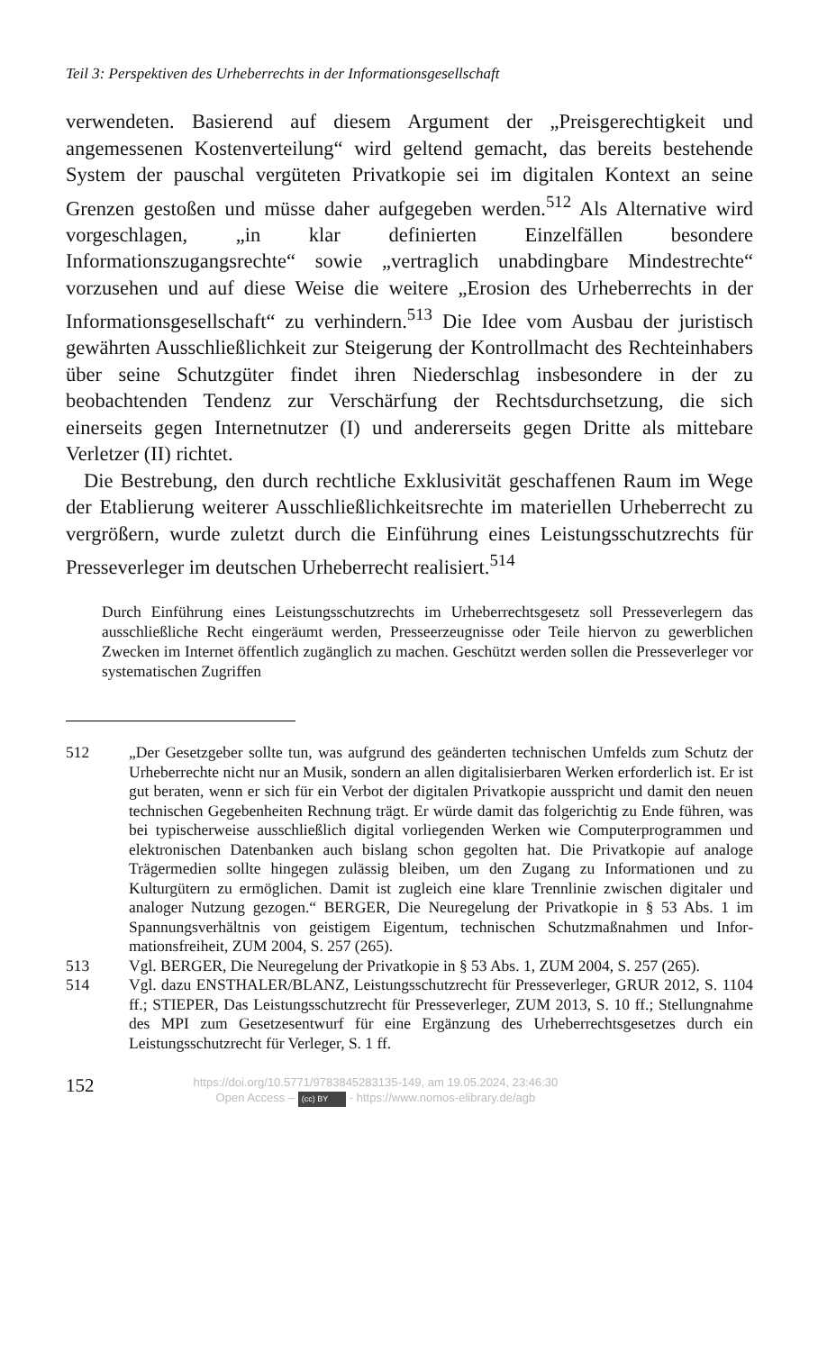Teil 3: Perspektiven des Urheberrechts in der Informationsgesellschaft
verwendeten. Basierend auf diesem Argument der „Preisgerechtigkeit und angemessenen Kostenverteilung“ wird geltend gemacht, das bereits beste­hende System der pauschal vergüteten Privatkopie sei im digitalen Kontext an seine Grenzen gestoßen und müsse daher aufgegeben werden.<sup>512</sup> Als Alternative wird vorgeschlagen, „in klar definierten Einzelfällen besondere Informationszugangsrechte“ sowie „vertraglich unabdingbare Mindest­rechte“ vorzusehen und auf diese Weise die weitere „Erosion des Urheber­rechts in der Informationsgesellschaft“ zu verhindern.<sup>513</sup> Die Idee vom Aus­bau der juristisch gewährten Ausschließlichkeit zur Steigerung der Kon­trollmacht des Rechteinhabers über seine Schutzgüter findet ihren Nieder­schlag insbesondere in der zu beobachtenden Tendenz zur Verschärfung der Rechtsdurchsetzung, die sich einerseits gegen Internetnutzer (I) und ande­rerseits gegen Dritte als mittebare Verletzer (II) richtet.
Die Bestrebung, den durch rechtliche Exklusivität geschaffenen Raum im Wege der Etablierung weiterer Ausschließlichkeitsrechte im materiellen Urheberrecht zu vergrößern, wurde zuletzt durch die Einführung eines Leistungsschutzrechts für Presseverleger im deutschen Urheberrecht realisiert.<sup>514</sup>
Durch Einführung eines Leistungsschutzrechts im Urheberrechtsgesetz soll Presse­verlegern das ausschließliche Recht eingeräumt werden, Presseerzeugnisse oder Teile hiervon zu gewerblichen Zwecken im Internet öffentlich zugänglich zu machen. Geschützt werden sollen die Presseverleger vor systematischen Zugriffen
512 „Der Gesetzgeber sollte tun, was aufgrund des geänderten technischen Umfelds zum Schutz der Urheberrechte nicht nur an Musik, sondern an allen digitalisier­baren Werken erforderlich ist. Er ist gut beraten, wenn er sich für ein Verbot der digitalen Privatkopie ausspricht und damit den neuen technischen Gegebenhei­ten Rechnung trägt. Er würde damit das folgerichtig zu Ende führen, was bei typischerweise ausschließlich digital vorliegenden Werken wie Computerpro­grammen und elektronischen Datenbanken auch bislang schon gegolten hat. Die Privatkopie auf analoge Trägermedien sollte hingegen zulässig bleiben, um den Zugang zu Informationen und zu Kulturgütern zu ermöglichen. Damit ist zugleich eine klare Trennlinie zwischen digitaler und analoger Nutzung gezo­gen.“ BERGER, Die Neuregelung der Privatkopie in § 53 Abs. 1 im Spannungs­verhältnis von geistigem Eigentum, technischen Schutzmaßnahmen und Infor­mationsfreiheit, ZUM 2004, S. 257 (265).
513 Vgl. BERGER, Die Neuregelung der Privatkopie in § 53 Abs. 1, ZUM 2004, S. 257 (265).
514 Vgl. dazu ENSTHALER/BLANZ, Leistungsschutzrecht für Presseverleger, GRUR 2012, S. 1104 ff.; STIEPER, Das Leistungsschutzrecht für Presseverle­ger, ZUM 2013, S. 10 ff.; Stellungnahme des MPI zum Gesetzesentwurf für eine Ergänzung des Urheberrechtsgesetzes durch ein Leistungsschutzrecht für Ver­leger, S. 1 ff.
152
https://doi.org/10.5771/9783845283135-149, am 19.05.2024, 23:46:30
Open Access – (cc) BY - https://www.nomos-elibrary.de/agb